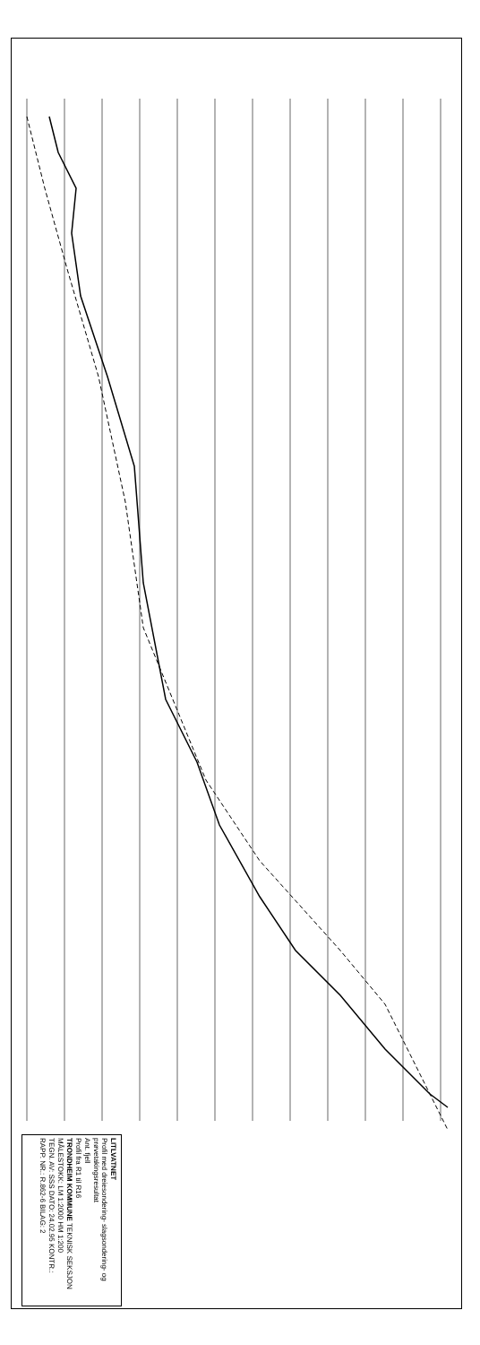LITLVATNET
Profil med dreiesondering- slagsondering- og prøvetakingsresultat
Ant. fjell
Profil fra R1 til R16
TRONDHEIM KOMMUNE TEKNISK SEKSJON
MÅLESTOKK: LM 1:2000 HM 1:200
TEGN. AV: SSS DATO: 24.02.95 KONTR.:
RAPP. NR.: R.862-6 BILAG: 2